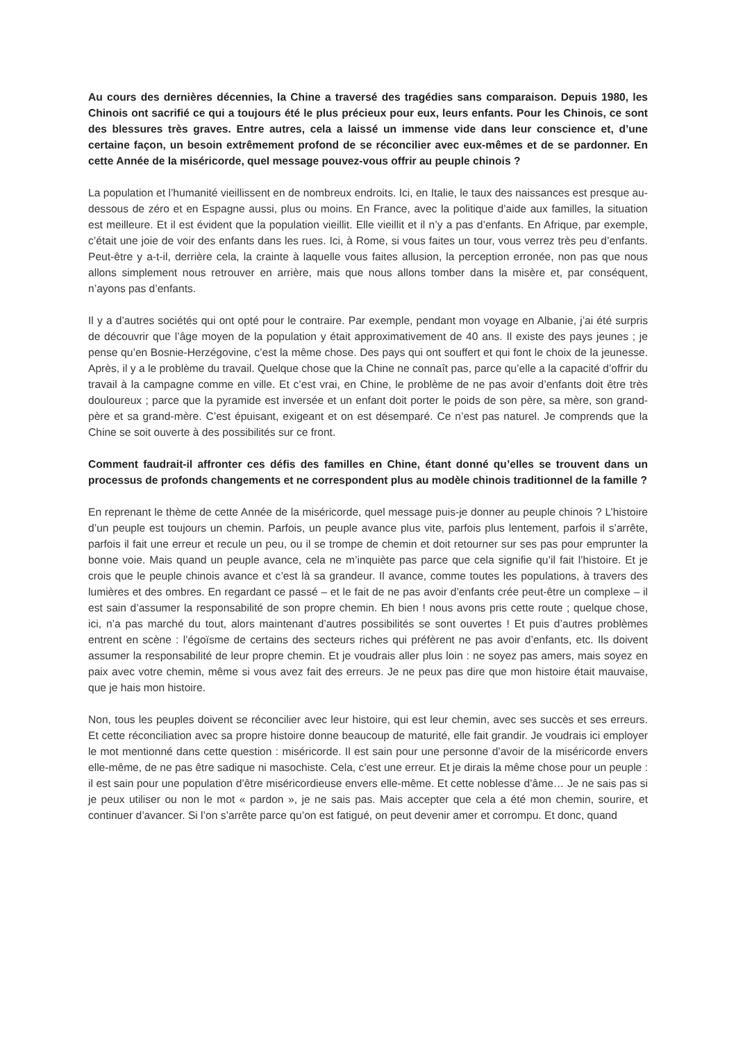Au cours des dernières décennies, la Chine a traversé des tragédies sans comparaison. Depuis 1980, les Chinois ont sacrifié ce qui a toujours été le plus précieux pour eux, leurs enfants. Pour les Chinois, ce sont des blessures très graves. Entre autres, cela a laissé un immense vide dans leur conscience et, d’une certaine façon, un besoin extrêmement profond de se réconcilier avec eux-mêmes et de se pardonner. En cette Année de la miséricorde, quel message pouvez-vous offrir au peuple chinois ?
La population et l’humanité vieillissent en de nombreux endroits. Ici, en Italie, le taux des naissances est presque au-dessous de zéro et en Espagne aussi, plus ou moins. En France, avec la politique d’aide aux familles, la situation est meilleure. Et il est évident que la population vieillit. Elle vieillit et il n’y a pas d’enfants. En Afrique, par exemple, c’était une joie de voir des enfants dans les rues. Ici, à Rome, si vous faites un tour, vous verrez très peu d’enfants. Peut-être y a-t-il, derrière cela, la crainte à laquelle vous faites allusion, la perception erronée, non pas que nous allons simplement nous retrouver en arrière, mais que nous allons tomber dans la misère et, par conséquent, n’ayons pas d’enfants.
Il y a d’autres sociétés qui ont opté pour le contraire. Par exemple, pendant mon voyage en Albanie, j’ai été surpris de découvrir que l’âge moyen de la population y était approximativement de 40 ans. Il existe des pays jeunes ; je pense qu’en Bosnie-Herzégovine, c’est la même chose. Des pays qui ont souffert et qui font le choix de la jeunesse. Après, il y a le problème du travail. Quelque chose que la Chine ne connaît pas, parce qu’elle a la capacité d’offrir du travail à la campagne comme en ville. Et c’est vrai, en Chine, le problème de ne pas avoir d’enfants doit être très douloureux ; parce que la pyramide est inversée et un enfant doit porter le poids de son père, sa mère, son grand-père et sa grand-mère. C’est épuisant, exigeant et on est désemparé. Ce n’est pas naturel. Je comprends que la Chine se soit ouverte à des possibilités sur ce front.
Comment faudrait-il affronter ces défis des familles en Chine, étant donné qu’elles se trouvent dans un processus de profonds changements et ne correspondent plus au modèle chinois traditionnel de la famille ?
En reprenant le thème de cette Année de la miséricorde, quel message puis-je donner au peuple chinois ? L’histoire d’un peuple est toujours un chemin. Parfois, un peuple avance plus vite, parfois plus lentement, parfois il s’arrête, parfois il fait une erreur et recule un peu, ou il se trompe de chemin et doit retourner sur ses pas pour emprunter la bonne voie. Mais quand un peuple avance, cela ne m’inquiète pas parce que cela signifie qu’il fait l’histoire. Et je crois que le peuple chinois avance et c’est là sa grandeur. Il avance, comme toutes les populations, à travers des lumières et des ombres. En regardant ce passé – et le fait de ne pas avoir d’enfants crée peut-être un complexe – il est sain d’assumer la responsabilité de son propre chemin. Eh bien ! nous avons pris cette route ; quelque chose, ici, n’a pas marché du tout, alors maintenant d’autres possibilités se sont ouvertes ! Et puis d’autres problèmes entrent en scène : l’égoïsme de certains des secteurs riches qui préfèrent ne pas avoir d’enfants, etc. Ils doivent assumer la responsabilité de leur propre chemin. Et je voudrais aller plus loin : ne soyez pas amers, mais soyez en paix avec votre chemin, même si vous avez fait des erreurs. Je ne peux pas dire que mon histoire était mauvaise, que je hais mon histoire.
Non, tous les peuples doivent se réconcilier avec leur histoire, qui est leur chemin, avec ses succès et ses erreurs. Et cette réconciliation avec sa propre histoire donne beaucoup de maturité, elle fait grandir. Je voudrais ici employer le mot mentionné dans cette question : miséricorde. Il est sain pour une personne d’avoir de la miséricorde envers elle-même, de ne pas être sadique ni masochiste. Cela, c’est une erreur. Et je dirais la même chose pour un peuple : il est sain pour une population d’être miséricordieuse envers elle-même. Et cette noblesse d’âme… Je ne sais pas si je peux utiliser ou non le mot « pardon », je ne sais pas. Mais accepter que cela a été mon chemin, sourire, et continuer d’avancer. Si l’on s’arrête parce qu’on est fatigué, on peut devenir amer et corrompu. Et donc, quand